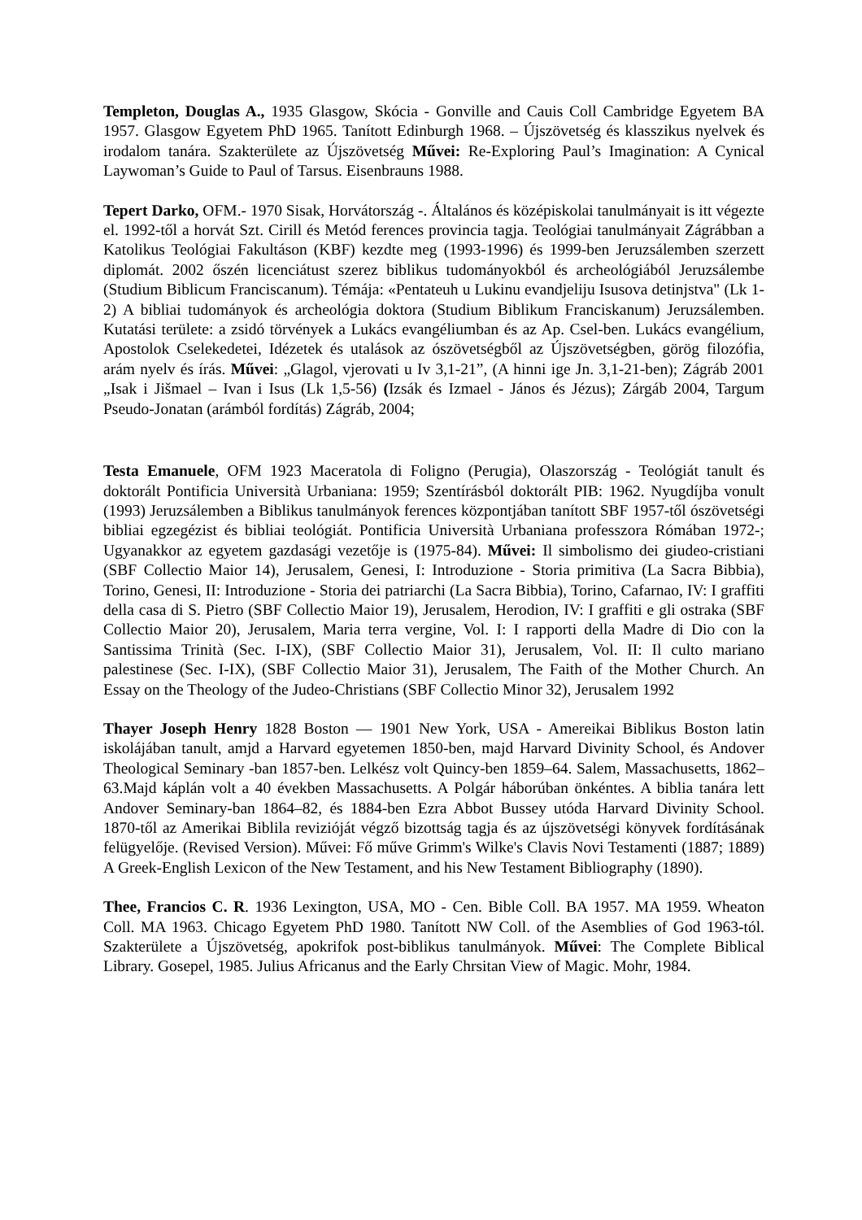Templeton, Douglas A., 1935 Glasgow, Skócia - Gonville and Cauis Coll Cambridge Egyetem BA 1957. Glasgow Egyetem PhD 1965. Tanított Edinburgh 1968. – Újszövetség és klasszikus nyelvek és irodalom tanára. Szakterülete az Újszövetség Művei: Re-Exploring Paul’s Imagination: A Cynical Laywoman’s Guide to Paul of Tarsus. Eisenbrauns 1988.
Tepert Darko, OFM.- 1970 Sisak, Horvátország -. Általános és középiskolai tanulmányait is itt végezte el. 1992-től a horvát Szt. Cirill és Metód ferences provincia tagja. Teológiai tanulmányait Zágrábban a Katolikus Teológiai Fakultáson (KBF) kezdte meg (1993-1996) és 1999-ben Jeruzsálemben szerzett diplomát. 2002 őszén licenciátust szerez biblikus tudományokból és archeológiából Jeruzsálembe (Studium Biblicum Franciscanum). Témája: «Pentateuh u Lukinu evandjeliju Isusova detinjstva" (Lk 1-2) A bibliai tudományok és archeológia doktora (Studium Biblikum Franciskanum) Jeruzsálemben. Kutatási területe: a zsidó törvények a Lukács evangéliumban és az Ap. Csel-ben. Lukács evangélium, Apostolok Cselekedetei, Idézetek és utalások az ószövetségből az Újszövetségben, görög filozófia, arám nyelv és írás. Művei: „Glagol, vjerovati u Iv 3,1-21”, (A hinni ige Jn. 3,1-21-ben); Zágráb 2001 „Isak i Jišmael – Ivan i Isus (Lk 1,5-56) (Izsák és Izmael - János és Jézus); Zárgáb 2004, Targum Pseudo-Jonatan (arámból fordítás) Zágráb, 2004;
Testa Emanuele, OFM 1923 Maceratola di Foligno (Perugia), Olaszország - Teológiát tanult és doktorált Pontificia Università Urbaniana: 1959; Szentírásból doktorált PIB: 1962. Nyugdíjba vonult (1993) Jeruzsálemben a Biblikus tanulmányok ferences központjában tanított SBF 1957-től ószövetségi bibliai egzegézist és bibliai teológiát. Pontificia Università Urbaniana professzora Rómában 1972-; Ugyanakkor az egyetem gazdasági vezetője is (1975-84). Művei: Il simbolismo dei giudeo-cristiani (SBF Collectio Maior 14), Jerusalem, Genesi, I: Introduzione - Storia primitiva (La Sacra Bibbia), Torino, Genesi, II: Introduzione - Storia dei patriarchi (La Sacra Bibbia), Torino, Cafarnao, IV: I graffiti della casa di S. Pietro (SBF Collectio Maior 19), Jerusalem, Herodion, IV: I graffiti e gli ostraka (SBF Collectio Maior 20), Jerusalem, Maria terra vergine, Vol. I: I rapporti della Madre di Dio con la Santissima Trinità (Sec. I-IX), (SBF Collectio Maior 31), Jerusalem, Vol. II: Il culto mariano palestinese (Sec. I-IX), (SBF Collectio Maior 31), Jerusalem, The Faith of the Mother Church. An Essay on the Theology of the Judeo-Christians (SBF Collectio Minor 32), Jerusalem 1992
Thayer Joseph Henry 1828 Boston — 1901 New York, USA - Amereikai Biblikus Boston latin iskolájában tanult, amjd a Harvard egyetemen 1850-ben, majd Harvard Divinity School, és Andover Theological Seminary -ban 1857-ben. Lelkész volt Quincy-ben 1859–64. Salem, Massachusetts, 1862–63.Majd káplán volt a 40 években Massachusetts. A Polgár háborúban önkéntes. A biblia tanára lett Andover Seminary-ban 1864–82, és 1884-ben Ezra Abbot Bussey utóda Harvard Divinity School. 1870-től az Amerikai Biblila revizióját végző bizottság tagja és az újszövetségi könyvek fordításának felügyelője. (Revised Version). Művei: Fő műve Grimm's Wilke's Clavis Novi Testamenti (1887; 1889) A Greek-English Lexicon of the New Testament, and his New Testament Bibliography (1890).
Thee, Francios C. R. 1936 Lexington, USA, MO - Cen. Bible Coll. BA 1957. MA 1959. Wheaton Coll. MA 1963. Chicago Egyetem PhD 1980. Tanított NW Coll. of the Asemblies of God 1963-tól. Szakterülete a Újszövetség, apokrifok post-biblikus tanulmányok. Művei: The Complete Biblical Library. Gosepel, 1985. Julius Africanus and the Early Chrsitan View of Magic. Mohr, 1984.